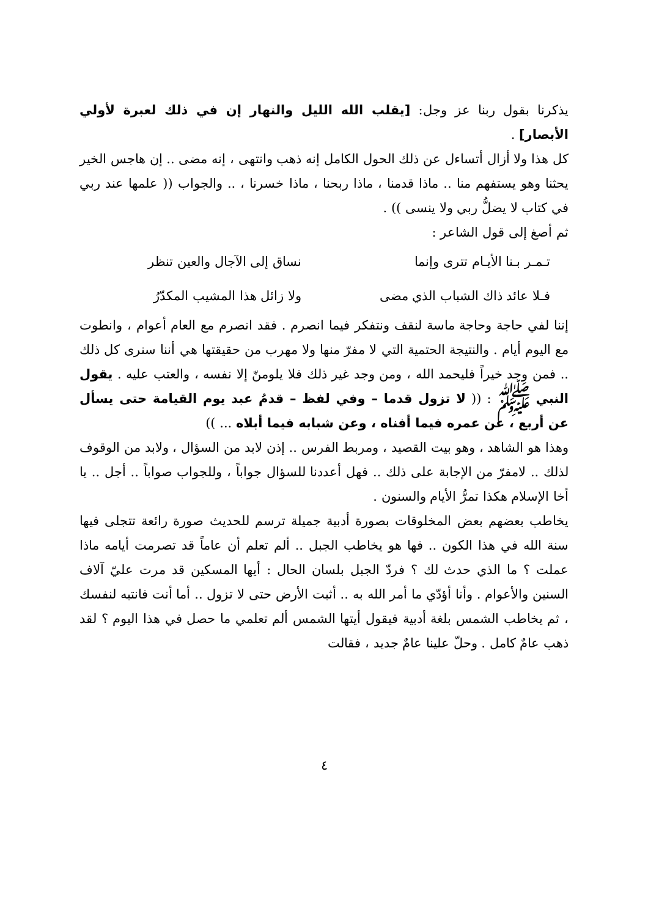يذكرنا بقول ربنا عز وجل: [يقلب الله الليل والنهار إن في ذلك لعبرة لأولي الأبصار] .
كل هذا ولا أزال أتساءل عن ذلك الحول الكامل إنه ذهب وانتهى ، إنه مضى .. إن هاجس الخير يحثنا وهو يستفهم منا .. ماذا قدمنا ، ماذا ربحنا ، ماذا خسرنا ، .. والجواب (( علمها عند ربي في كتاب لا يضلُّ ربي ولا ينسى )) .
ثم أصغ إلى قول الشاعر :
تـمـر بـنا الأيـام تترى وإنما نساق إلى الآجال والعين تنظر
فـلا عائد ذاك الشباب الذي مضى ولا زائل هذا المشيب المكدّرُ
إننا لفي حاجة وحاجة ماسة لنقف ونتفكر فيما انصرم . فقد انصرم مع العام أعوام ، وانطوت مع اليوم أيام . والنتيجة الحتمية التي لا مفرّ منها ولا مهرب من حقيقتها هي أننا سنرى كل ذلك .. فمن وجد خيراً فليحمد الله ، ومن وجد غير ذلك فلا يلومنّ إلا نفسه ، والعتب عليه . يقول النبي ﷺ : (( لا تزول قدما – وفي لفظ – قدمُ عبد يوم القيامة حتى يسأل عن أربع ، عن عمره فيما أفناه ، وعن شبابه فيما أبلاه ... ))
وهذا هو الشاهد ، وهو بيت القصيد ، ومربط الفرس .. إذن لابد من السؤال ، ولابد من الوقوف لذلك .. لامفرّ من الإجابة على ذلك .. فهل أعددنا للسؤال جواباً ، وللجواب صواباً .. أجل .. يا أخا الإسلام هكذا تمرُّ الأيام والسنون .
يخاطب بعضهم بعض المخلوقات بصورة أدبية جميلة ترسم للحديث صورة رائعة تتجلى فيها سنة الله في هذا الكون .. فها هو يخاطب الجبل .. ألم تعلم أن عاماً قد تصرمت أيامه ماذا عملت ؟ ما الذي حدث لك ؟ فردّ الجبل بلسان الحال : أيها المسكين قد مرت عليّ آلاف السنين والأعوام . وأنا أؤدّي ما أمر الله به .. أثبت الأرض حتى لا تزول .. أما أنت فانتبه لنفسك ، ثم يخاطب الشمس بلغة أدبية فيقول أيتها الشمس ألم تعلمي ما حصل في هذا اليوم ؟ لقد ذهب عامٌ كامل . وحلّ علينا عامٌ جديد ، فقالت
٤